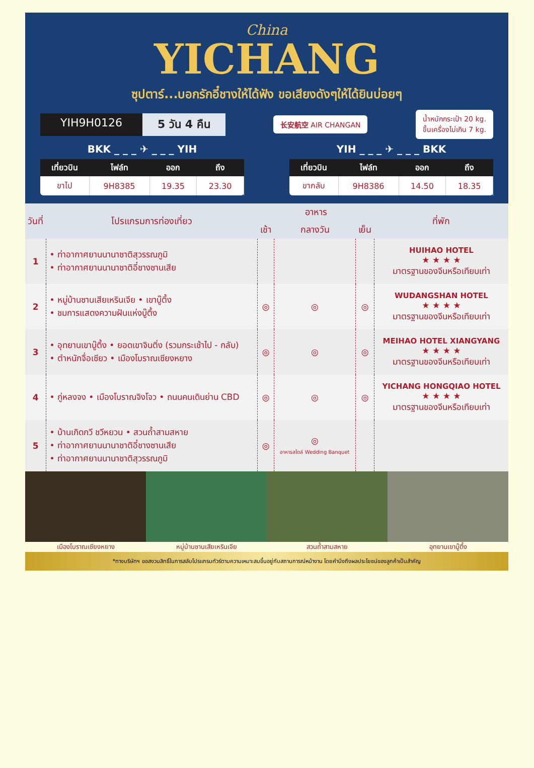China
YICHANG
ซุปตาร์...บอกรักอี๋ชางให้ได้ฟัง ขอเสียงดังๆให้ได้ยินบ่อยๆ
YIH9H0126 5 วัน 4 คืน
长安航空 AIR CHANGAN
น้ำหนักกระเป๋า 20 kg.
ขึ้นเครื่องไม่เกิน 7 kg.
BKK _ _ _ ✈ _ _ _ YIH YIH _ _ _ ✈ _ _ _ BKK
| เที่ยวบิน | ไฟล์ท | ออก | ถึง |
| --- | --- | --- | --- |
| ขาไป | 9H8385 | 19.35 | 23.30 |
| เที่ยวบิน | ไฟล์ท | ออก | ถึง |
| --- | --- | --- | --- |
| ขากลับ | 9H8386 | 14.50 | 18.35 |
| วันที่ | โปรแกรมการท่องเที่ยว | อาหาร | | | ที่พัก |
| --- | --- | --- | --- | --- | --- |
| | | เช้า | กลางวัน | เย็น | |
| 1 | • ท่าอากาศยานนานาชาติสุวรรณภูมิ • ท่าอากาศยานนานาชาติอี๋ชางซานเสีย | | | | HUIHAO HOTEL ★ ★ ★ ★ มาตรฐานของจีนหรือเทียบเท่า |
| 2 | • หมู่บ้านซานเสียเหรินเจีย • เขาบู๊ตึ้ง • ชมการแสดงความฝันแห่งบู๊ตึ้ง | ◎ | ◎ | ◎ | WUDANGSHAN HOTEL ★ ★ ★ ★ มาตรฐานของจีนหรือเทียบเท่า |
| 3 | • อุทยานเขาบู๊ตึ้ง • ยอดเขาจินติ่ง (รวมกระเช้าไป - กลับ) • ตำหนักจื่อเซียว • เมืองโบราณเซียงหยาง | ◎ | ◎ | ◎ | MEIHAO HOTEL XIANGYANG ★ ★ ★ ★ มาตรฐานของจีนหรือเทียบเท่า |
| 4 | • กู่หลงจง • เมืองโบราณจิงโจว • ถนนคนเดินย่าน CBD | ◎ | ◎ | ◎ | YICHANG HONGQIAO HOTEL ★ ★ ★ ★ มาตรฐานของจีนหรือเทียบเท่า |
| 5 | • บ้านเกิดกวี ชวีหยวน • สวนถ้ำสามสหาย • ท่าอากาศยานนานาชาติอี๋ชางซานเสีย • ท่าอากาศยานนานาชาติสุวรรณภูมิ | ◎ | ◎ อาหารสไตล์ Wedding Banquet | | |
เมืองโบราณเซียงหยาง หมู่บ้านซานเสียเหรินเจีย สวนถ้ำสามสหาย อุทยานเขาบู๊ตึ้ง
*ทางบริษัทฯ ขอสงวนสิทธิ์ในการสลับโปรแกรมทัวร์ตามความเหมาะสมขึ้นอยู่กับสถานการณ์หน้างาน โดยคำนึงถึงผลประโยชน์ของลูกค้าเป็นสำคัญ